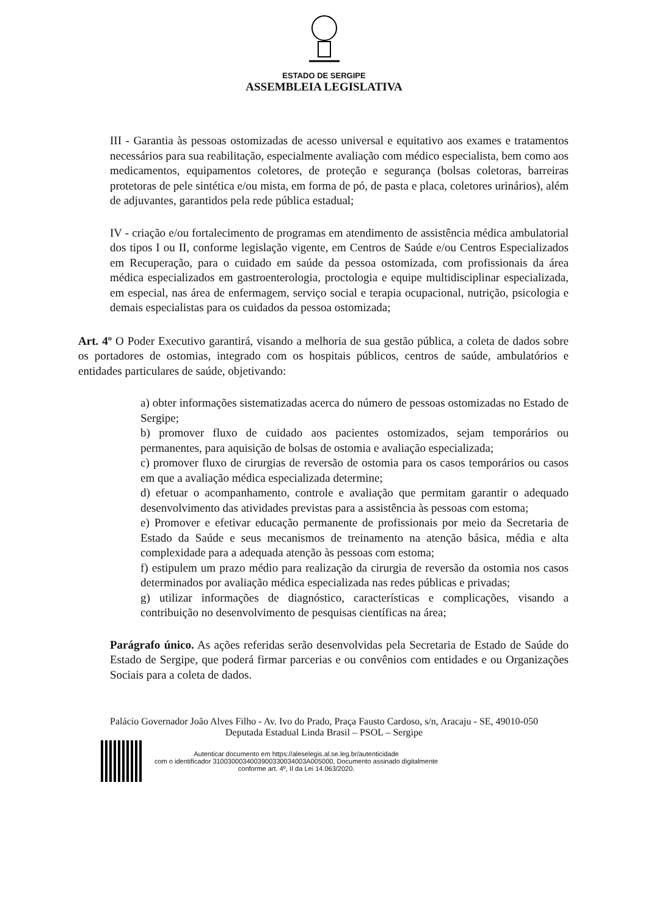ESTADO DE SERGIPE
ASSEMBLEIA LEGISLATIVA
III - Garantia às pessoas ostomizadas de acesso universal e equitativo aos exames e tratamentos necessários para sua reabilitação, especialmente avaliação com médico especialista, bem como aos medicamentos, equipamentos coletores, de proteção e segurança (bolsas coletoras, barreiras protetoras de pele sintética e/ou mista, em forma de pó, de pasta e placa, coletores urinários), além de adjuvantes, garantidos pela rede pública estadual;
IV - criação e/ou fortalecimento de programas em atendimento de assistência médica ambulatorial dos tipos I ou II, conforme legislação vigente, em Centros de Saúde e/ou Centros Especializados em Recuperação, para o cuidado em saúde da pessoa ostomizada, com profissionais da área médica especializados em gastroenterologia, proctologia e equipe multidisciplinar especializada, em especial, nas área de enfermagem, serviço social e terapia ocupacional, nutrição, psicologia e demais especialistas para os cuidados da pessoa ostomizada;
Art. 4º O Poder Executivo garantirá, visando a melhoria de sua gestão pública, a coleta de dados sobre os portadores de ostomias, integrado com os hospitais públicos, centros de saúde, ambulatórios e entidades particulares de saúde, objetivando:
a) obter informações sistematizadas acerca do número de pessoas ostomizadas no Estado de Sergipe;
b) promover fluxo de cuidado aos pacientes ostomizados, sejam temporários ou permanentes, para aquisição de bolsas de ostomia e avaliação especializada;
c) promover fluxo de cirurgias de reversão de ostomia para os casos temporários ou casos em que a avaliação médica especializada determine;
d) efetuar o acompanhamento, controle e avaliação que permitam garantir o adequado desenvolvimento das atividades previstas para a assistência às pessoas com estoma;
e) Promover e efetivar educação permanente de profissionais por meio da Secretaria de Estado da Saúde e seus mecanismos de treinamento na atenção básica, média e alta complexidade para a adequada atenção às pessoas com estoma;
f) estipulem um prazo médio para realização da cirurgia de reversão da ostomia nos casos determinados por avaliação médica especializada nas redes públicas e privadas;
g) utilizar informações de diagnóstico, características e complicações, visando a contribuição no desenvolvimento de pesquisas científicas na área;
Parágrafo único. As ações referidas serão desenvolvidas pela Secretaria de Estado de Saúde do Estado de Sergipe, que poderá firmar parcerias e ou convênios com entidades e ou Organizações Sociais para a coleta de dados.
Palácio Governador João Alves Filho - Av. Ivo do Prado, Praça Fausto Cardoso, s/n, Aracaju - SE, 49010-050
Deputada Estadual Linda Brasil – PSOL – Sergipe
Autenticar documento em https://aleselegis.al.se.leg.br/autenticidade
com o identificador 310030003400390033003400​3A005000, Documento assinado digitalmente
conforme art. 4º, II da Lei 14.063/2020.